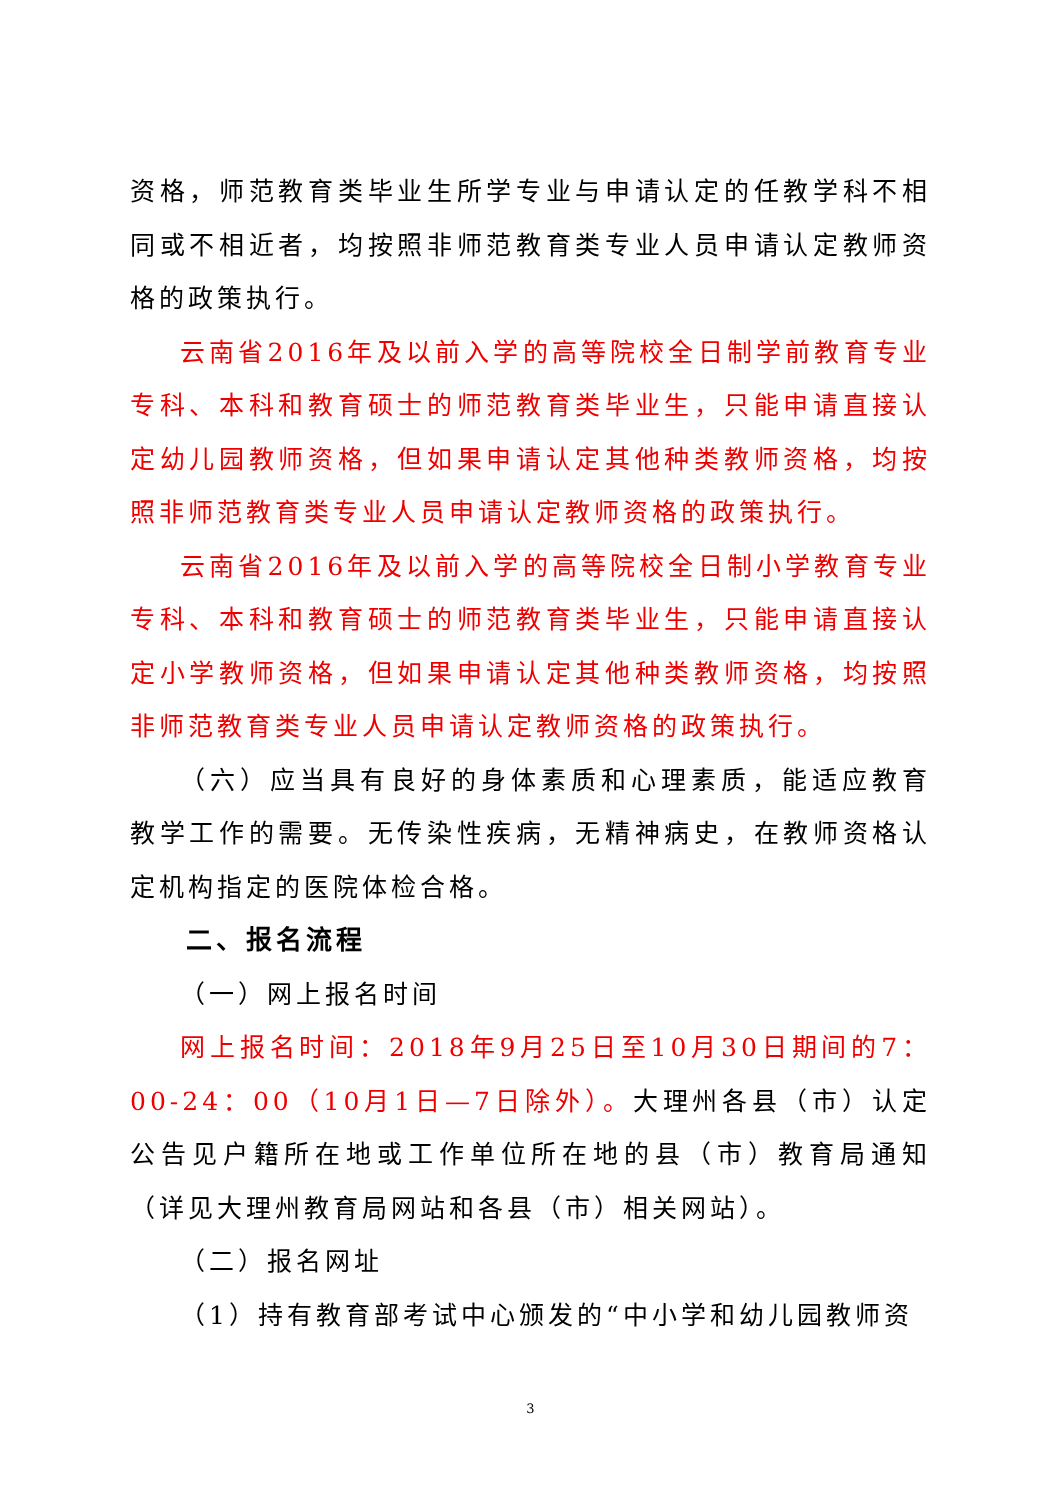资格，师范教育类毕业生所学专业与申请认定的任教学科不相同或不相近者，均按照非师范教育类专业人员申请认定教师资格的政策执行。
云南省2016年及以前入学的高等院校全日制学前教育专业专科、本科和教育硕士的师范教育类毕业生，只能申请直接认定幼儿园教师资格，但如果申请认定其他种类教师资格，均按照非师范教育类专业人员申请认定教师资格的政策执行。
云南省2016年及以前入学的高等院校全日制小学教育专业专科、本科和教育硕士的师范教育类毕业生，只能申请直接认定小学教师资格，但如果申请认定其他种类教师资格，均按照非师范教育类专业人员申请认定教师资格的政策执行。
（六）应当具有良好的身体素质和心理素质，能适应教育教学工作的需要。无传染性疾病，无精神病史，在教师资格认定机构指定的医院体检合格。
二、报名流程
（一）网上报名时间
网上报名时间：2018年9月25日至10月30日期间的7：00-24：00（10月1日—7日除外）。大理州各县（市）认定公告见户籍所在地或工作单位所在地的县（市）教育局通知（详见大理州教育局网站和各县（市）相关网站）。
（二）报名网址
（1）持有教育部考试中心颁发的“中小学和幼儿园教师资
3